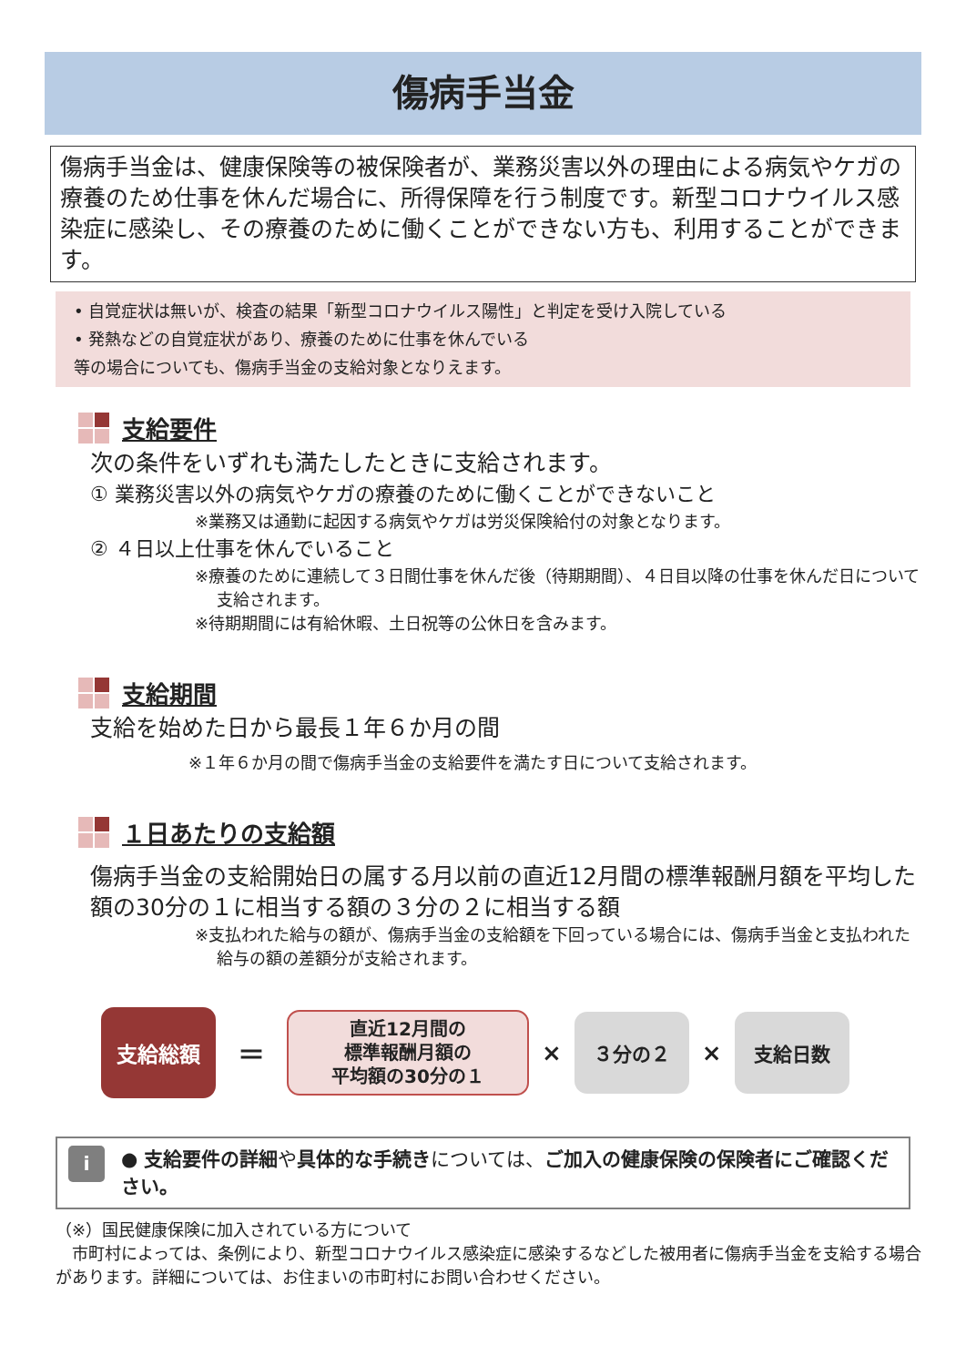傷病手当金
傷病手当金は、健康保険等の被保険者が、業務災害以外の理由による病気やケガの療養のため仕事を休んだ場合に、所得保障を行う制度です。新型コロナウイルス感染症に感染し、その療養のために働くことができない方も、利用することができます。
• 自覚症状は無いが、検査の結果「新型コロナウイルス陽性」と判定を受け入院している
• 発熱などの自覚症状があり、療養のために仕事を休んでいる
等の場合についても、傷病手当金の支給対象となりえます。
支給要件
次の条件をいずれも満たしたときに支給されます。
① 業務災害以外の病気やケガの療養のために働くことができないこと
※業務又は通勤に起因する病気やケガは労災保険給付の対象となります。
② ４日以上仕事を休んでいること
※療養のために連続して３日間仕事を休んだ後（待期期間）、４日目以降の仕事を休んだ日について支給されます。
※待期期間には有給休暇、土日祝等の公休日を含みます。
支給期間
支給を始めた日から最長１年６か月の間
※１年６か月の間で傷病手当金の支給要件を満たす日について支給されます。
１日あたりの支給額
傷病手当金の支給開始日の属する月以前の直近12月間の標準報酬月額を平均した額の30分の１に相当する額の３分の２に相当する額
※支払われた給与の額が、傷病手当金の支給額を下回っている場合には、傷病手当金と支払われた給与の額の差額分が支給されます。
支給総額
＝
直近12月間の
標準報酬月額の
平均額の30分の１
×
３分の２
×
支給日数
i
● 支給要件の詳細や具体的な手続きについては、ご加入の健康保険の保険者にご確認ください。
（※）国民健康保険に加入されている方について
　市町村によっては、条例により、新型コロナウイルス感染症に感染するなどした被用者に傷病手当金を支給する場合があります。詳細については、お住まいの市町村にお問い合わせください。